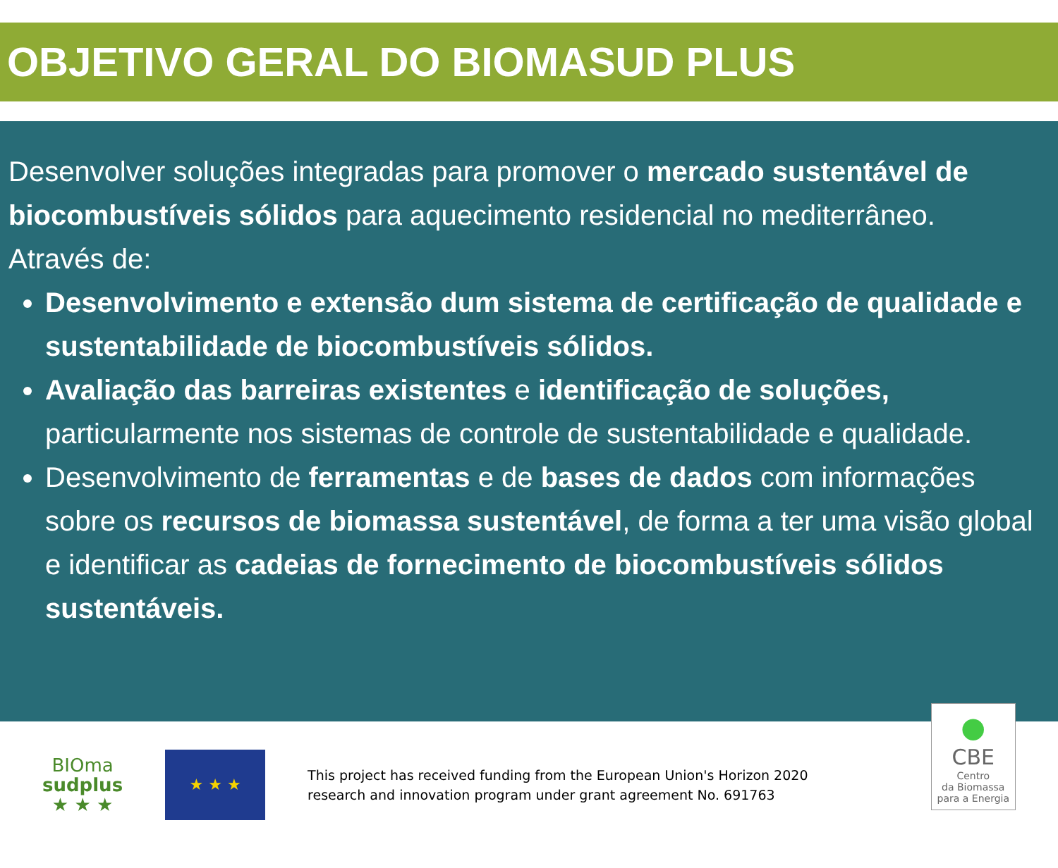OBJETIVO GERAL DO BIOMASUD PLUS
Desenvolver soluções integradas para promover o mercado sustentável de biocombustíveis sólidos para aquecimento residencial no mediterrâneo.
Através de:
Desenvolvimento e extensão dum sistema de certificação de qualidade e sustentabilidade de biocombustíveis sólidos.
Avaliação das barreiras existentes e identificação de soluções, particularmente nos sistemas de controle de sustentabilidade e qualidade.
Desenvolvimento de ferramentas e de bases de dados com informações sobre os recursos de biomassa sustentável, de forma a ter uma visão global e identificar as cadeias de fornecimento de biocombustíveis sólidos sustentáveis.
BIOma
sudplus
★ ★ ★
★ ★ ★
This project has received funding from the European Union's Horizon 2020
research and innovation program under grant agreement No. 691763
●
CBE
Centro
da Biomassa
para a Energia